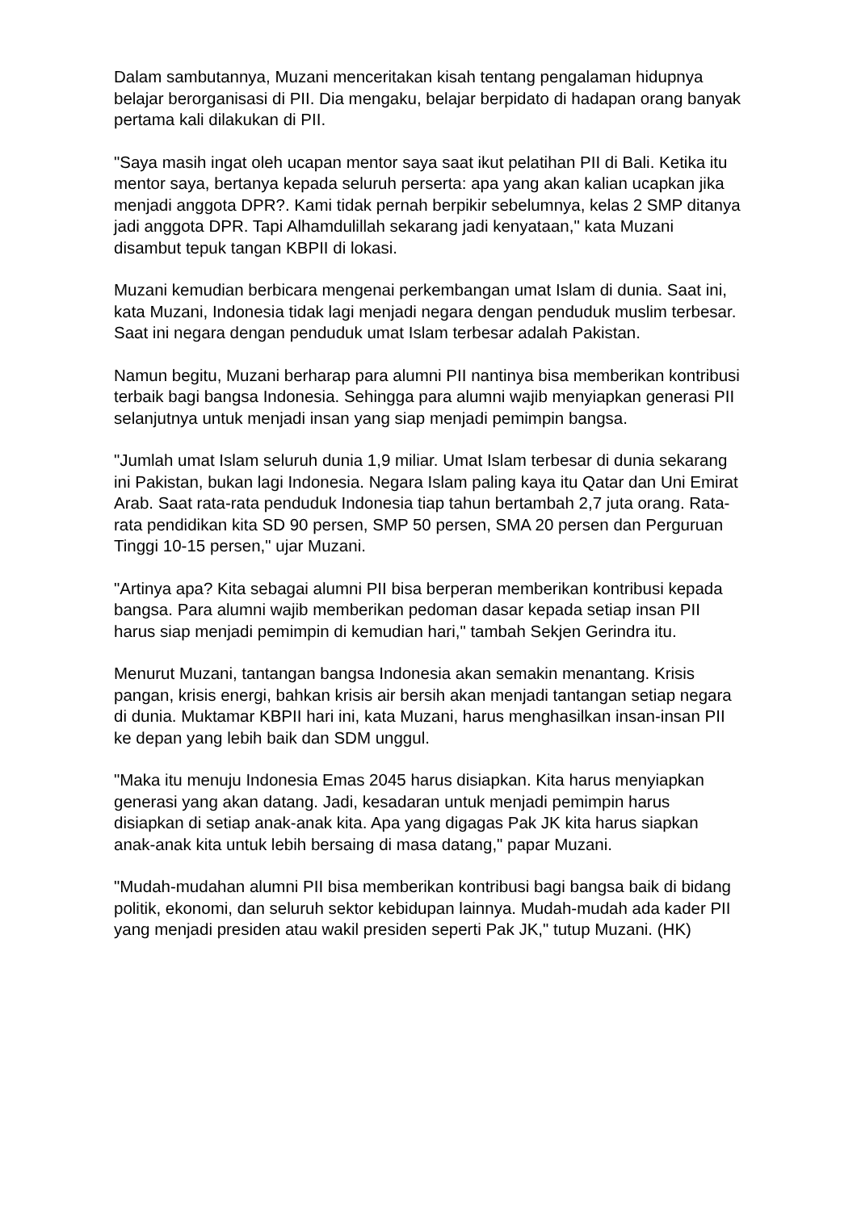Dalam sambutannya, Muzani menceritakan kisah tentang pengalaman hidupnya belajar berorganisasi di PII. Dia mengaku, belajar berpidato di hadapan orang banyak pertama kali dilakukan di PII.
"Saya masih ingat oleh ucapan mentor saya saat ikut pelatihan PII di Bali. Ketika itu mentor saya, bertanya kepada seluruh perserta: apa yang akan kalian ucapkan jika menjadi anggota DPR?. Kami tidak pernah berpikir sebelumnya, kelas 2 SMP ditanya jadi anggota DPR. Tapi Alhamdulillah sekarang jadi kenyataan," kata Muzani disambut tepuk tangan KBPII di lokasi.
Muzani kemudian berbicara mengenai perkembangan umat Islam di dunia. Saat ini, kata Muzani, Indonesia tidak lagi menjadi negara dengan penduduk muslim terbesar. Saat ini negara dengan penduduk umat Islam terbesar adalah Pakistan.
Namun begitu, Muzani berharap para alumni PII nantinya bisa memberikan kontribusi terbaik bagi bangsa Indonesia. Sehingga para alumni wajib menyiapkan generasi PII selanjutnya untuk menjadi insan yang siap menjadi pemimpin bangsa.
"Jumlah umat Islam seluruh dunia 1,9 miliar. Umat Islam terbesar di dunia sekarang ini Pakistan, bukan lagi Indonesia. Negara Islam paling kaya itu Qatar dan Uni Emirat Arab. Saat rata-rata penduduk Indonesia tiap tahun bertambah 2,7 juta orang. Rata-rata pendidikan kita SD 90 persen, SMP 50 persen, SMA 20 persen dan Perguruan Tinggi 10-15 persen," ujar Muzani.
"Artinya apa? Kita sebagai alumni PII bisa berperan memberikan kontribusi kepada bangsa. Para alumni wajib memberikan pedoman dasar kepada setiap insan PII harus siap menjadi pemimpin di kemudian hari," tambah Sekjen Gerindra itu.
Menurut Muzani, tantangan bangsa Indonesia akan semakin menantang. Krisis pangan, krisis energi, bahkan krisis air bersih akan menjadi tantangan setiap negara di dunia. Muktamar KBPII hari ini, kata Muzani, harus menghasilkan insan-insan PII ke depan yang lebih baik dan SDM unggul.
"Maka itu menuju Indonesia Emas 2045 harus disiapkan. Kita harus menyiapkan generasi yang akan datang. Jadi, kesadaran untuk menjadi pemimpin harus disiapkan di setiap anak-anak kita. Apa yang digagas Pak JK kita harus siapkan anak-anak kita untuk lebih bersaing di masa datang," papar Muzani.
"Mudah-mudahan alumni PII bisa memberikan kontribusi bagi bangsa baik di bidang politik, ekonomi, dan seluruh sektor kebidupan lainnya. Mudah-mudah ada kader PII yang menjadi presiden atau wakil presiden seperti Pak JK," tutup Muzani. (HK)